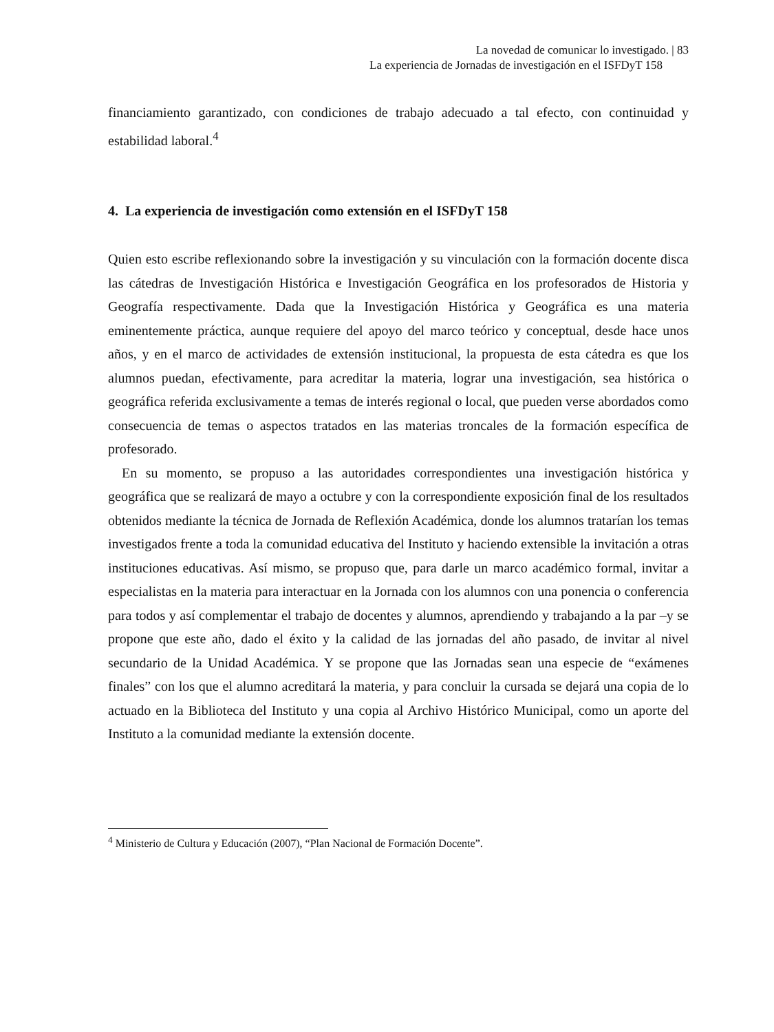La novedad de comunicar lo investigado. | 83
La experiencia de Jornadas de investigación en el ISFDyT 158
financiamiento garantizado, con condiciones de trabajo adecuado a tal efecto, con continuidad y estabilidad laboral.<sup>4</sup>
4. La experiencia de investigación como extensión en el ISFDyT 158
Quien esto escribe reflexionando sobre la investigación y su vinculación con la formación docente disca las cátedras de Investigación Histórica e Investigación Geográfica en los profesorados de Historia y Geografía respectivamente. Dada que la Investigación Histórica y Geográfica es una materia eminentemente práctica, aunque requiere del apoyo del marco teórico y conceptual, desde hace unos años, y en el marco de actividades de extensión institucional, la propuesta de esta cátedra es que los alumnos puedan, efectivamente, para acreditar la materia, lograr una investigación, sea histórica o geográfica referida exclusivamente a temas de interés regional o local, que pueden verse abordados como consecuencia de temas o aspectos tratados en las materias troncales de la formación específica de profesorado.
En su momento, se propuso a las autoridades correspondientes una investigación histórica y geográfica que se realizará de mayo a octubre y con la correspondiente exposición final de los resultados obtenidos mediante la técnica de Jornada de Reflexión Académica, donde los alumnos tratarían los temas investigados frente a toda la comunidad educativa del Instituto y haciendo extensible la invitación a otras instituciones educativas. Así mismo, se propuso que, para darle un marco académico formal, invitar a especialistas en la materia para interactuar en la Jornada con los alumnos con una ponencia o conferencia para todos y así complementar el trabajo de docentes y alumnos, aprendiendo y trabajando a la par –y se propone que este año, dado el éxito y la calidad de las jornadas del año pasado, de invitar al nivel secundario de la Unidad Académica. Y se propone que las Jornadas sean una especie de “exámenes finales” con los que el alumno acreditará la materia, y para concluir la cursada se dejará una copia de lo actuado en la Biblioteca del Instituto y una copia al Archivo Histórico Municipal, como un aporte del Instituto a la comunidad mediante la extensión docente.
<sup>4</sup> Ministerio de Cultura y Educación (2007), “Plan Nacional de Formación Docente”.